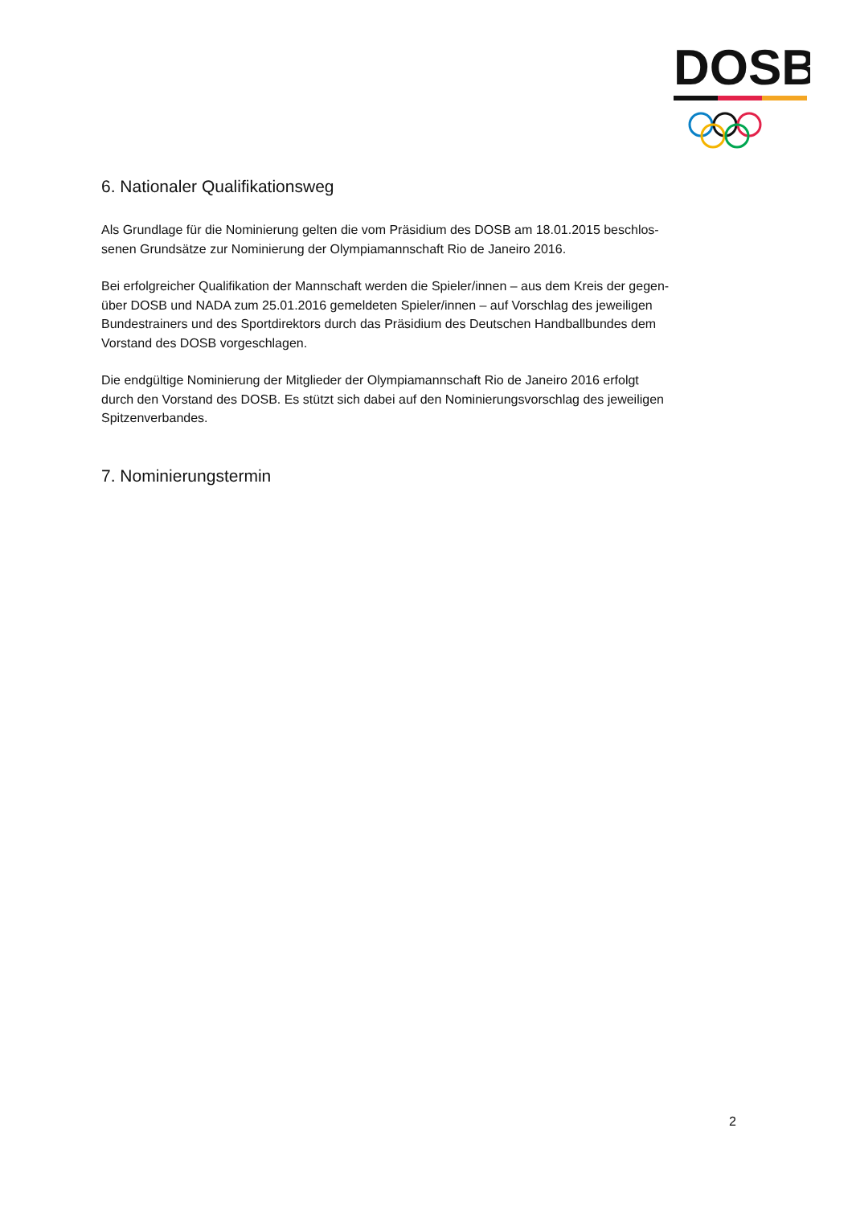DOSB
6. Nationaler Qualifikationsweg
Als Grundlage für die Nominierung gelten die vom Präsidium des DOSB am 18.01.2015 beschlos-
senen Grundsätze zur Nominierung der Olympiamannschaft Rio de Janeiro 2016.
Bei erfolgreicher Qualifikation der Mannschaft werden die Spieler/innen – aus dem Kreis der gegen-
über DOSB und NADA zum 25.01.2016 gemeldeten Spieler/innen – auf Vorschlag des jeweiligen
Bundestrainers und des Sportdirektors durch das Präsidium des Deutschen Handballbundes dem
Vorstand des DOSB vorgeschlagen.
Die endgültige Nominierung der Mitglieder der Olympiamannschaft Rio de Janeiro 2016 erfolgt
durch den Vorstand des DOSB. Es stützt sich dabei auf den Nominierungsvorschlag des jeweiligen
Spitzenverbandes.
7. Nominierungstermin
2